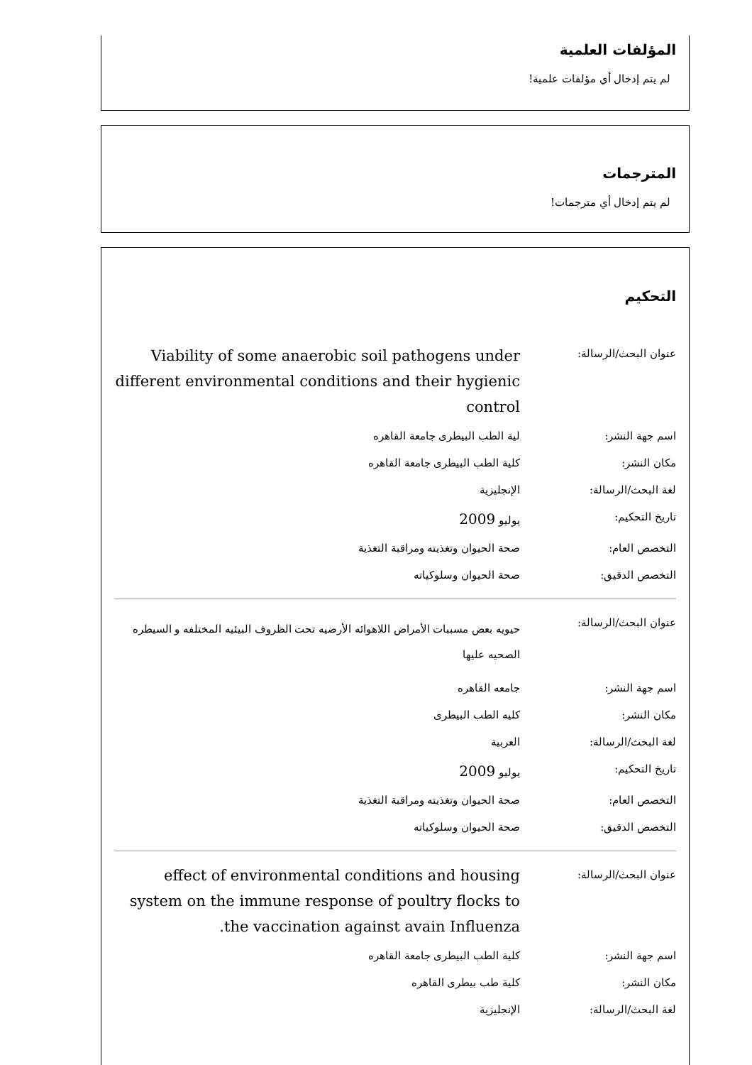المؤلفات العلمية
لم يتم إدخال أي مؤلفات علمية!
المترجمات
لم يتم إدخال أي مترجمات!
التحكيم
| عنوان البحث/الرسالة: | Viability of some anaerobic soil pathogens under different environmental conditions and their hygienic control |
| اسم جهة النشر: | لية الطب البيطرى جامعة القاهره |
| مكان النشر: | كلية الطب البيطرى جامعة القاهره |
| لغة البحث/الرسالة: | الإنجليزية |
| تاريخ التحكيم: | يوليو 2009 |
| التخصص العام: | صحة الحيوان وتغذيته ومراقبة التغذية |
| التخصص الدقيق: | صحة الحيوان وسلوكياته |
| عنوان البحث/الرسالة: | حيويه بعض مسببات الأمراض اللاهوائه الأرضيه تحت الظروف البيئيه المختلفه و السيطره الصحيه عليها |
| اسم جهة النشر: | جامعه القاهره |
| مكان النشر: | كليه الطب البيطرى |
| لغة البحث/الرسالة: | العربية |
| تاريخ التحكيم: | يوليو 2009 |
| التخصص العام: | صحة الحيوان وتغذيته ومراقبة التغذية |
| التخصص الدقيق: | صحة الحيوان وسلوكياته |
| عنوان البحث/الرسالة: | effect of environmental conditions and housing system on the immune response of poultry flocks to the vaccination against avain Influenza. |
| اسم جهة النشر: | كلية الطب البيطرى جامعة القاهره |
| مكان النشر: | كلية طب بيطرى القاهره |
| لغة البحث/الرسالة: | الإنجليزية |